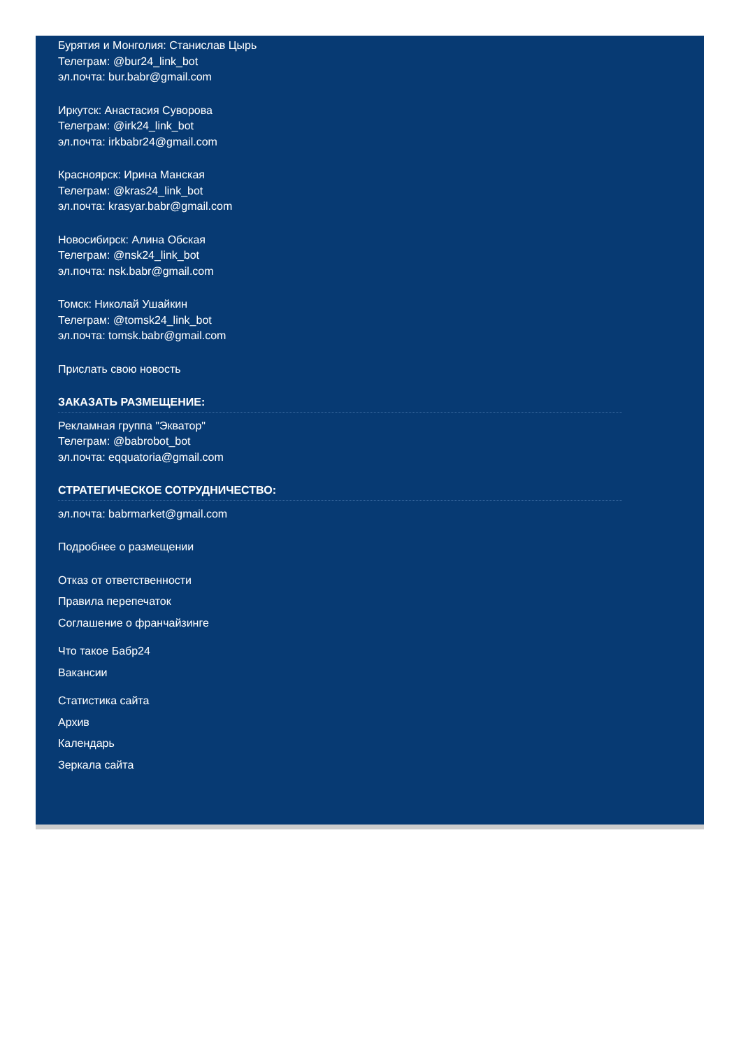Бурятия и Монголия: Станислав Цырь
Телеграм: @bur24_link_bot
эл.почта: bur.babr@gmail.com
Иркутск: Анастасия Суворова
Телеграм: @irk24_link_bot
эл.почта: irkbabr24@gmail.com
Красноярск: Ирина Манская
Телеграм: @kras24_link_bot
эл.почта: krasyar.babr@gmail.com
Новосибирск: Алина Обская
Телеграм: @nsk24_link_bot
эл.почта: nsk.babr@gmail.com
Томск: Николай Ушайкин
Телеграм: @tomsk24_link_bot
эл.почта: tomsk.babr@gmail.com
Прислать свою новость
ЗАКАЗАТЬ РАЗМЕЩЕНИЕ:
Рекламная группа "Экватор"
Телеграм: @babrobot_bot
эл.почта: eqquatoria@gmail.com
СТРАТЕГИЧЕСКОЕ СОТРУДНИЧЕСТВО:
эл.почта: babrmarket@gmail.com
Подробнее о размещении
Отказ от ответственности
Правила перепечаток
Соглашение о франчайзинге
Что такое Бабр24
Вакансии
Статистика сайта
Архив
Календарь
Зеркала сайта